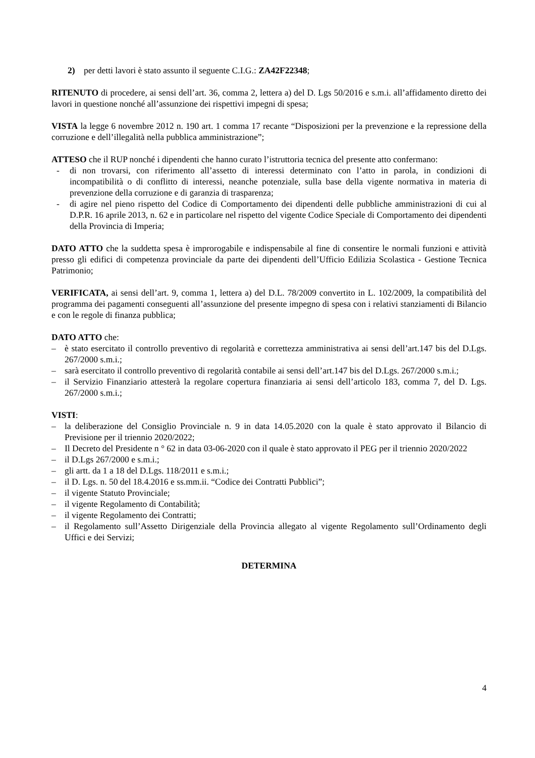2) per detti lavori è stato assunto il seguente C.I.G.: ZA42F22348;
RITENUTO di procedere, ai sensi dell’art. 36, comma 2, lettera a) del D. Lgs 50/2016 e s.m.i. all’affidamento diretto dei lavori in questione nonché all’assunzione dei rispettivi impegni di spesa;
VISTA la legge 6 novembre 2012 n. 190 art. 1 comma 17 recante “Disposizioni per la prevenzione e la repressione della corruzione e dell’illegalità nella pubblica amministrazione”;
ATTESO che il RUP nonché i dipendenti che hanno curato l’istruttoria tecnica del presente atto confermano:
- di non trovarsi, con riferimento all’assetto di interessi determinato con l’atto in parola, in condizioni di incompatibilità o di conflitto di interessi, neanche potenziale, sulla base della vigente normativa in materia di prevenzione della corruzione e di garanzia di trasparenza;
- di agire nel pieno rispetto del Codice di Comportamento dei dipendenti delle pubbliche amministrazioni di cui al D.P.R. 16 aprile 2013, n. 62 e in particolare nel rispetto del vigente Codice Speciale di Comportamento dei dipendenti della Provincia di Imperia;
DATO ATTO che la suddetta spesa è improrogabile e indispensabile al fine di consentire le normali funzioni e attività presso gli edifici di competenza provinciale da parte dei dipendenti dell’Ufficio Edilizia Scolastica - Gestione Tecnica Patrimonio;
VERIFICATA, ai sensi dell’art. 9, comma 1, lettera a) del D.L. 78/2009 convertito in L. 102/2009, la compatibilità del programma dei pagamenti conseguenti all’assunzione del presente impegno di spesa con i relativi stanziamenti di Bilancio e con le regole di finanza pubblica;
DATO ATTO che:
– è stato esercitato il controllo preventivo di regolarità e correttezza amministrativa ai sensi dell’art.147 bis del D.Lgs. 267/2000 s.m.i.;
– sarà esercitato il controllo preventivo di regolarità contabile ai sensi dell’art.147 bis del D.Lgs. 267/2000 s.m.i.;
– il Servizio Finanziario attesterà la regolare copertura finanziaria ai sensi dell’articolo 183, comma 7, del D. Lgs. 267/2000 s.m.i.;
VISTI:
– la deliberazione del Consiglio Provinciale n. 9 in data 14.05.2020 con la quale è stato approvato il Bilancio di Previsione per il triennio 2020/2022;
– Il Decreto del Presidente n ° 62 in data 03-06-2020 con il quale è stato approvato il PEG per il triennio 2020/2022
– il D.Lgs 267/2000 e s.m.i.;
– gli artt. da 1 a 18 del D.Lgs. 118/2011 e s.m.i.;
– il D. Lgs. n. 50 del 18.4.2016 e ss.mm.ii. “Codice dei Contratti Pubblici”;
– il vigente Statuto Provinciale;
– il vigente Regolamento di Contabilità;
– il vigente Regolamento dei Contratti;
– il Regolamento sull’Assetto Dirigenziale della Provincia allegato al vigente Regolamento sull’Ordinamento degli Uffici e dei Servizi;
DETERMINA
4